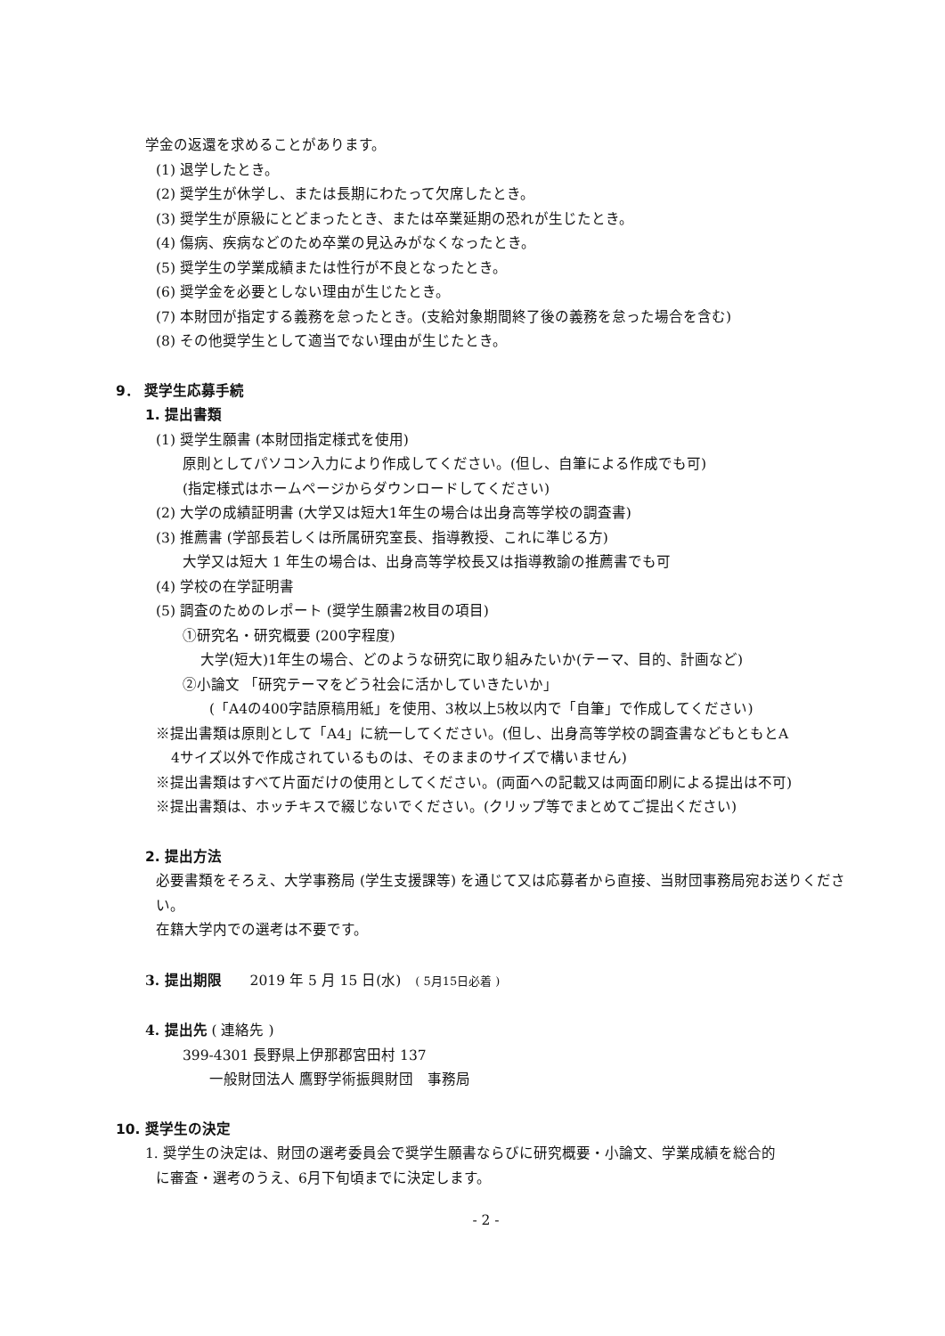学金の返還を求めることがあります。
(1) 退学したとき。
(2) 奨学生が休学し、または長期にわたって欠席したとき。
(3) 奨学生が原級にとどまったとき、または卒業延期の恐れが生じたとき。
(4) 傷病、疾病などのため卒業の見込みがなくなったとき。
(5) 奨学生の学業成績または性行が不良となったとき。
(6) 奨学金を必要としない理由が生じたとき。
(7) 本財団が指定する義務を怠ったとき。(支給対象期間終了後の義務を怠った場合を含む)
(8) その他奨学生として適当でない理由が生じたとき。
9． 奨学生応募手続
1. 提出書類
(1) 奨学生願書 (本財団指定様式を使用)
原則としてパソコン入力により作成してください。(但し、自筆による作成でも可)
(指定様式はホームページからダウンロードしてください)
(2) 大学の成績証明書 (大学又は短大1年生の場合は出身高等学校の調査書)
(3) 推薦書 (学部長若しくは所属研究室長、指導教授、これに準じる方)
大学又は短大 1 年生の場合は、出身高等学校長又は指導教諭の推薦書でも可
(4) 学校の在学証明書
(5) 調査のためのレポート (奨学生願書2枚目の項目)
①研究名・研究概要 (200字程度)
大学(短大)1年生の場合、どのような研究に取り組みたいか(テーマ、目的、計画など)
②小論文 「研究テーマをどう社会に活かしていきたいか」
(「A4の400字詰原稿用紙」を使用、3枚以上5枚以内で「自筆」で作成してください)
※提出書類は原則として「A4」に統一してください。(但し、出身高等学校の調査書などもともとA
4サイズ以外で作成されているものは、そのままのサイズで構いません)
※提出書類はすべて片面だけの使用としてください。(両面への記載又は両面印刷による提出は不可)
※提出書類は、ホッチキスで綴じないでください。(クリップ等でまとめてご提出ください)
2. 提出方法
必要書類をそろえ、大学事務局 (学生支援課等) を通じて又は応募者から直接、当財団事務局宛お送りください。
在籍大学内での選考は不要です。
3. 提出期限　　2019 年 5 月 15 日(水)　( 5月15日必着 )
4. 提出先 ( 連絡先 )
399-4301 長野県上伊那郡宮田村 137
一般財団法人 鷹野学術振興財団　事務局
10. 奨学生の決定
1. 奨学生の決定は、財団の選考委員会で奨学生願書ならびに研究概要・小論文、学業成績を総合的
に審査・選考のうえ、6月下旬頃までに決定します。
- 2 -